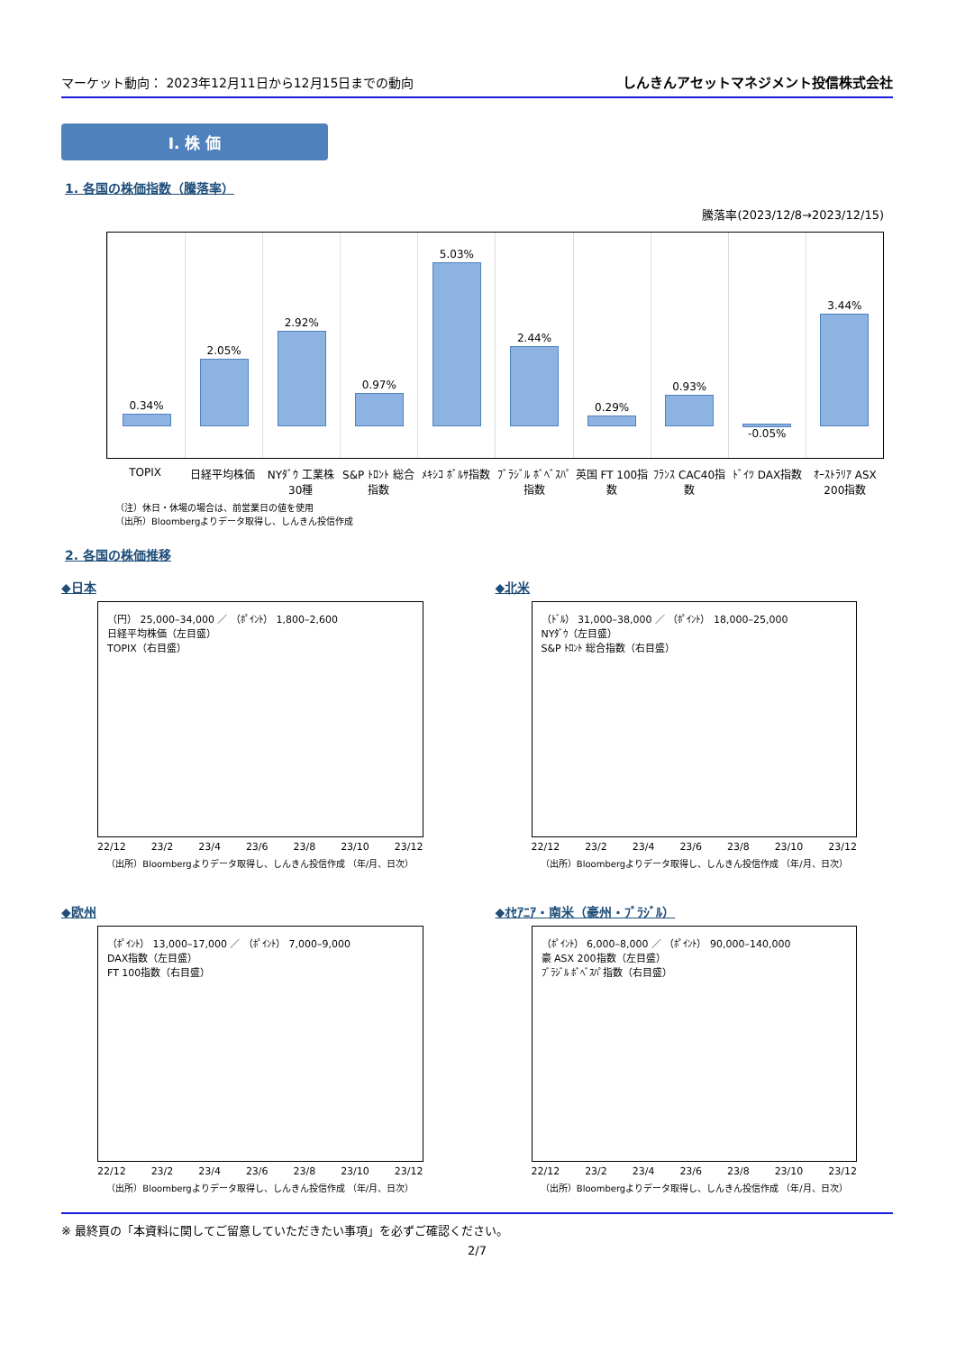マーケット動向： 2023年12月11日から12月15日までの動向
しんきんアセットマネジメント投信株式会社
Ⅰ. 株 価
1. 各国の株価指数（騰落率）
騰落率(2023/12/8→2023/12/15)
0.34%
2.05%
2.92%
0.97%
5.03%
2.44%
0.29%
0.93%
-0.05%
3.44%
TOPIX 日経平均株価 NYﾀﾞｳ 工業株30種 S&P ﾄﾛﾝﾄ 総合指数 ﾒｷｼｺ ﾎﾞﾙｻ指数 ﾌﾞﾗｼﾞﾙ ﾎﾞﾍﾞｽﾊﾟ指数 英国 FT 100指数 ﾌﾗﾝｽ CAC40指数 ﾄﾞｲﾂ DAX指数 ｵｰｽﾄﾗﾘｱ ASX 200指数
（注）休日・休場の場合は、前営業日の値を使用
（出所）Bloombergよりデータ取得し、しんきん投信作成
2. 各国の株価推移
◆日本
（円） 25,000–34,000 ／ （ﾎﾟｲﾝﾄ） 1,800–2,600
日経平均株価（左目盛）
TOPIX（右目盛）
22/12 23/2 23/4 23/6 23/8 23/10 23/12
（出所）Bloombergよりデータ取得し、しんきん投信作成 （年/月、日次）
◆北米
（ﾄﾞﾙ） 31,000–38,000 ／ （ﾎﾟｲﾝﾄ） 18,000–25,000
NYﾀﾞｳ（左目盛）
S&P ﾄﾛﾝﾄ 総合指数（右目盛）
22/12 23/2 23/4 23/6 23/8 23/10 23/12
（出所）Bloombergよりデータ取得し、しんきん投信作成 （年/月、日次）
◆欧州
（ﾎﾟｲﾝﾄ） 13,000–17,000 ／ （ﾎﾟｲﾝﾄ） 7,000–9,000
DAX指数（左目盛）
FT 100指数（右目盛）
22/12 23/2 23/4 23/6 23/8 23/10 23/12
（出所）Bloombergよりデータ取得し、しんきん投信作成 （年/月、日次）
◆ｵｾｱﾆｱ・南米（豪州・ﾌﾞﾗｼﾞﾙ）
（ﾎﾟｲﾝﾄ） 6,000–8,000 ／ （ﾎﾟｲﾝﾄ） 90,000–140,000
豪 ASX 200指数（左目盛）
ﾌﾞﾗｼﾞﾙ ﾎﾞﾍﾞｽﾊﾟ指数（右目盛）
22/12 23/2 23/4 23/6 23/8 23/10 23/12
（出所）Bloombergよりデータ取得し、しんきん投信作成 （年/月、日次）
※ 最終頁の「本資料に関してご留意していただきたい事項」を必ずご確認ください。
2/7